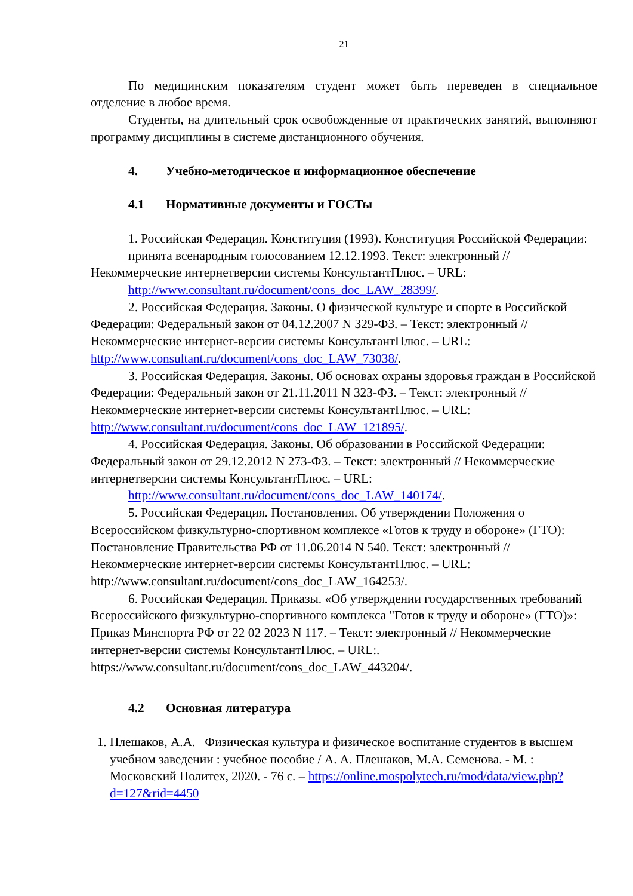21
По медицинским показателям студент может быть переведен в специальное отделение в любое время.
Студенты, на длительный срок освобожденные от практических занятий, выполняют программу дисциплины в системе дистанционного обучения.
4. Учебно-методическое и информационное обеспечение
4.1 Нормативные документы и ГОСТы
1. Российская Федерация. Конституция (1993). Конституция Российской Федерации:
принята всенародным голосованием 12.12.1993. Текст: электронный // Некоммерческие интернетверсии системы КонсультантПлюс. – URL:
http://www.consultant.ru/document/cons_doc_LAW_28399/.
2. Российская Федерация. Законы. О физической культуре и спорте в Российской Федерации: Федеральный закон от 04.12.2007 N 329-ФЗ. – Текст: электронный // Некоммерческие интернет-версии системы КонсультантПлюс. – URL: http://www.consultant.ru/document/cons_doc_LAW_73038/.
3. Российская Федерация. Законы. Об основах охраны здоровья граждан в Российской Федерации: Федеральный закон от 21.11.2011 N 323-ФЗ. – Текст: электронный // Некоммерческие интернет-версии системы КонсультантПлюс. – URL: http://www.consultant.ru/document/cons_doc_LAW_121895/.
4. Российская Федерация. Законы. Об образовании в Российской Федерации: Федеральный закон от 29.12.2012 N 273-ФЗ. – Текст: электронный // Некоммерческие интернетверсии системы КонсультантПлюс. – URL:
http://www.consultant.ru/document/cons_doc_LAW_140174/.
5. Российская Федерация. Постановления. Об утверждении Положения о Всероссийском физкультурно-спортивном комплексе «Готов к труду и обороне» (ГТО): Постановление Правительства РФ от 11.06.2014 N 540. Текст: электронный // Некоммерческие интернет-версии системы КонсультантПлюс. – URL: http://www.consultant.ru/document/cons_doc_LAW_164253/.
6. Российская Федерация. Приказы. «Об утверждении государственных требований Всероссийского физкультурно-спортивного комплекса "Готов к труду и обороне» (ГТО)»: Приказ Минспорта РФ от 22 02 2023 N 117. – Текст: электронный // Некоммерческие интернет-версии системы КонсультантПлюс. – URL:. https://www.consultant.ru/document/cons_doc_LAW_443204/.
4.2 Основная литература
1. Плешаков, А.А. Физическая культура и физическое воспитание студентов в высшем учебном заведении : учебное пособие / А. А. Плешаков, М.А. Семенова. - М. : Московский Политех, 2020. - 76 с. – https://online.mospolytech.ru/mod/data/view.php?d=127&rid=4450